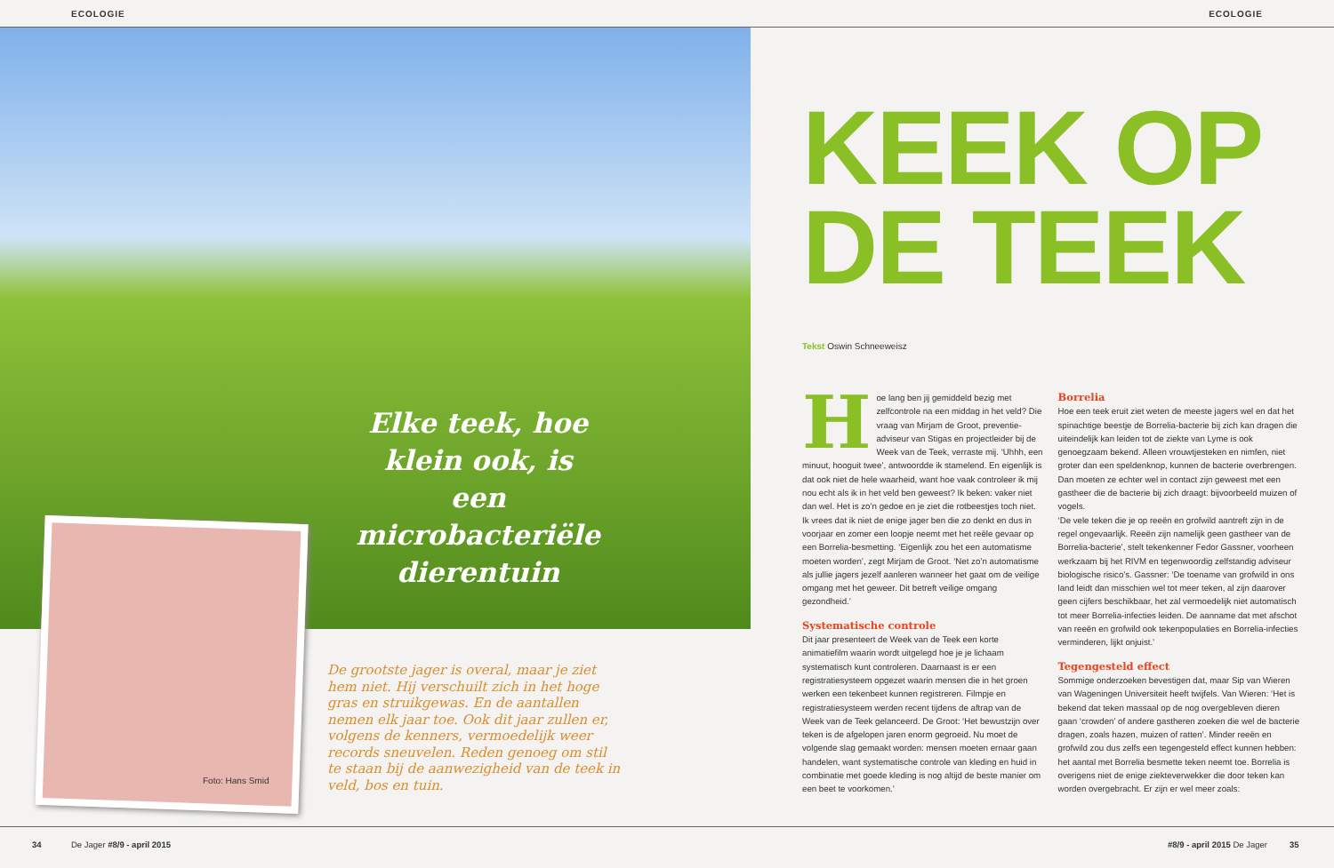ECOLOGIE ECOLOGIE
Elke teek, hoe klein ook, is een microbacteriële dierentuin
Foto: Hans Smid
De grootste jager is overal, maar je ziet hem niet. Hij verschuilt zich in het hoge gras en struikgewas. En de aantallen nemen elk jaar toe. Ook dit jaar zullen er, volgens de kenners, vermoedelijk weer records sneuvelen. Reden genoeg om stil te staan bij de aanwezigheid van de teek in veld, bos en tuin.
KEEK OP DE TEEK
Tekst Oswin Schneeweisz
Hoe lang ben jij gemiddeld bezig met zelfcontrole na een middag in het veld? Die vraag van Mirjam de Groot, preventie-adviseur van Stigas en projectleider bij de Week van de Teek, verraste mij. ‘Uhhh, een minuut, hooguit twee’, antwoordde ik stamelend. En eigenlijk is dat ook niet de hele waarheid, want hoe vaak controleer ik mij nou echt als ik in het veld ben geweest? Ik beken: vaker niet dan wel. Het is zo’n gedoe en je ziet die rotbeestjes toch niet. Ik vrees dat ik niet de enige jager ben die zo denkt en dus in voorjaar en zomer een loopje neemt met het reële gevaar op een Borrelia-besmetting. ‘Eigenlijk zou het een automatisme moeten worden’, zegt Mirjam de Groot. ‘Net zo’n automatisme als jullie jagers jezelf aanleren wanneer het gaat om de veilige omgang met het geweer. Dit betreft veilige omgang gezondheid.’
Systematische controle
Dit jaar presenteert de Week van de Teek een korte animatiefilm waarin wordt uitgelegd hoe je je lichaam systematisch kunt controleren. Daarnaast is er een registratiesysteem opgezet waarin mensen die in het groen werken een tekenbeet kunnen registreren. Filmpje en registratiesysteem werden recent tijdens de aftrap van de Week van de Teek gelanceerd. De Groot: ‘Het bewustzijn over teken is de afgelopen jaren enorm gegroeid. Nu moet de volgende slag gemaakt worden: mensen moeten ernaar gaan handelen, want systematische controle van kleding en huid in combinatie met goede kleding is nog altijd de beste manier om een beet te voorkomen.’
Borrelia
Hoe een teek eruit ziet weten de meeste jagers wel en dat het spinachtige beestje de Borrelia-bacterie bij zich kan dragen die uiteindelijk kan leiden tot de ziekte van Lyme is ook genoegzaam bekend. Alleen vrouwtjesteken en nimfen, niet groter dan een speldenknop, kunnen de bacterie overbrengen. Dan moeten ze echter wel in contact zijn geweest met een gastheer die de bacterie bij zich draagt: bijvoorbeeld muizen of vogels.
‘De vele teken die je op reeën en grofwild aantreft zijn in de regel ongevaarlijk. Reeën zijn namelijk geen gastheer van de Borrelia-bacterie’, stelt tekenkenner Fedor Gassner, voorheen werkzaam bij het RIVM en tegenwoordig zelfstandig adviseur biologische risico’s. Gassner: ‘De toename van grofwild in ons land leidt dan misschien wel tot meer teken, al zijn daarover geen cijfers beschikbaar, het zal vermoedelijk niet automatisch tot meer Borrelia-infecties leiden. De aanname dat met afschot van reeën en grofwild ook tekenpopulaties en Borrelia-infecties verminderen, lijkt onjuist.’
Tegengesteld effect
Sommige onderzoeken bevestigen dat, maar Sip van Wieren van Wageningen Universiteit heeft twijfels. Van Wieren: ‘Het is bekend dat teken massaal op de nog overgebleven dieren gaan ‘crowden’ of andere gastheren zoeken die wel de bacterie dragen, zoals hazen, muizen of ratten’. Minder reeën en grofwild zou dus zelfs een tegengesteld effect kunnen hebben: het aantal met Borrelia besmette teken neemt toe. Borrelia is overigens niet de enige ziekteverwekker die door teken kan worden overgebracht. Er zijn er wel meer zoals:
34 De Jager #8/9 - april 2015 #8/9 - april 2015 De Jager 35